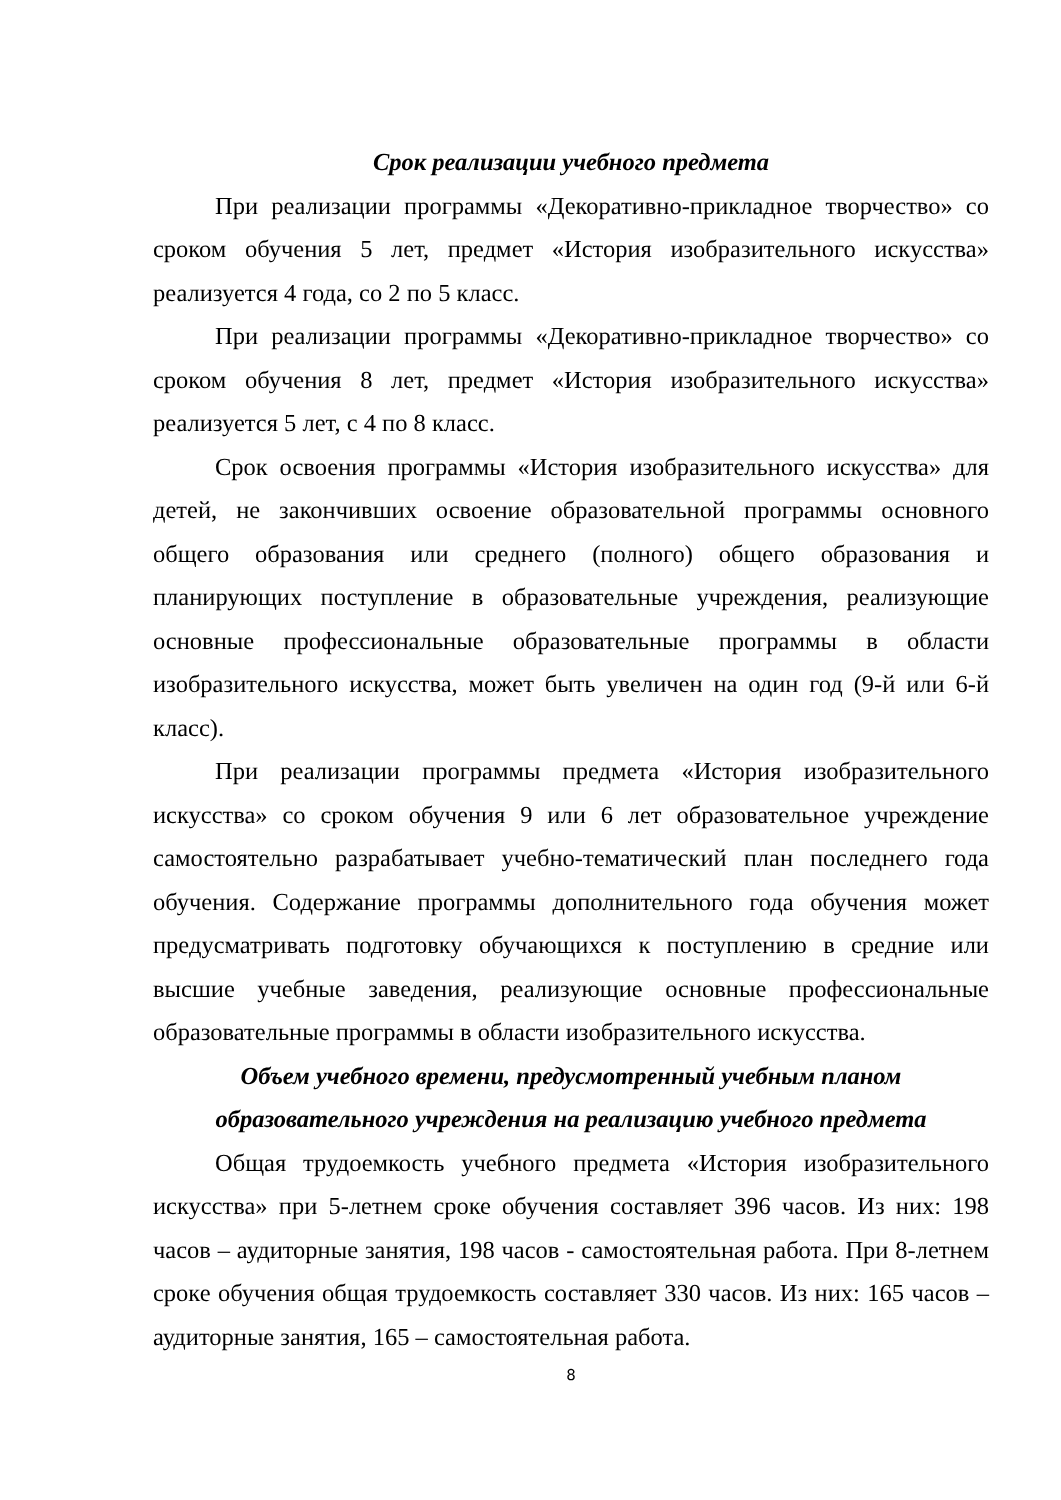Срок реализации учебного предмета
При реализации программы «Декоративно-прикладное творчество» со сроком обучения 5 лет, предмет «История изобразительного искусства» реализуется 4 года, со 2 по 5 класс.
При реализации программы «Декоративно-прикладное творчество» со сроком обучения 8 лет, предмет «История изобразительного искусства» реализуется 5 лет, с 4 по 8 класс.
Срок освоения программы «История изобразительного искусства» для детей, не закончивших освоение образовательной программы основного общего образования или среднего (полного) общего образования и планирующих поступление в образовательные учреждения, реализующие основные профессиональные образовательные программы в области изобразительного искусства, может быть увеличен на один год (9-й или 6-й класс).
При реализации программы предмета «История изобразительного искусства» со сроком обучения 9 или 6 лет образовательное учреждение самостоятельно разрабатывает учебно-тематический план последнего года обучения. Содержание программы дополнительного года обучения может предусматривать подготовку обучающихся к поступлению в средние или высшие учебные заведения, реализующие основные профессиональные образовательные программы в области изобразительного искусства.
Объем учебного времени, предусмотренный учебным планом
образовательного учреждения на реализацию учебного предмета
Общая трудоемкость учебного предмета «История изобразительного искусства» при 5-летнем сроке обучения составляет 396 часов. Из них: 198 часов – аудиторные занятия, 198 часов - самостоятельная работа. При 8-летнем сроке обучения общая трудоемкость составляет 330 часов. Из них: 165 часов – аудиторные занятия, 165 – самостоятельная работа.
8